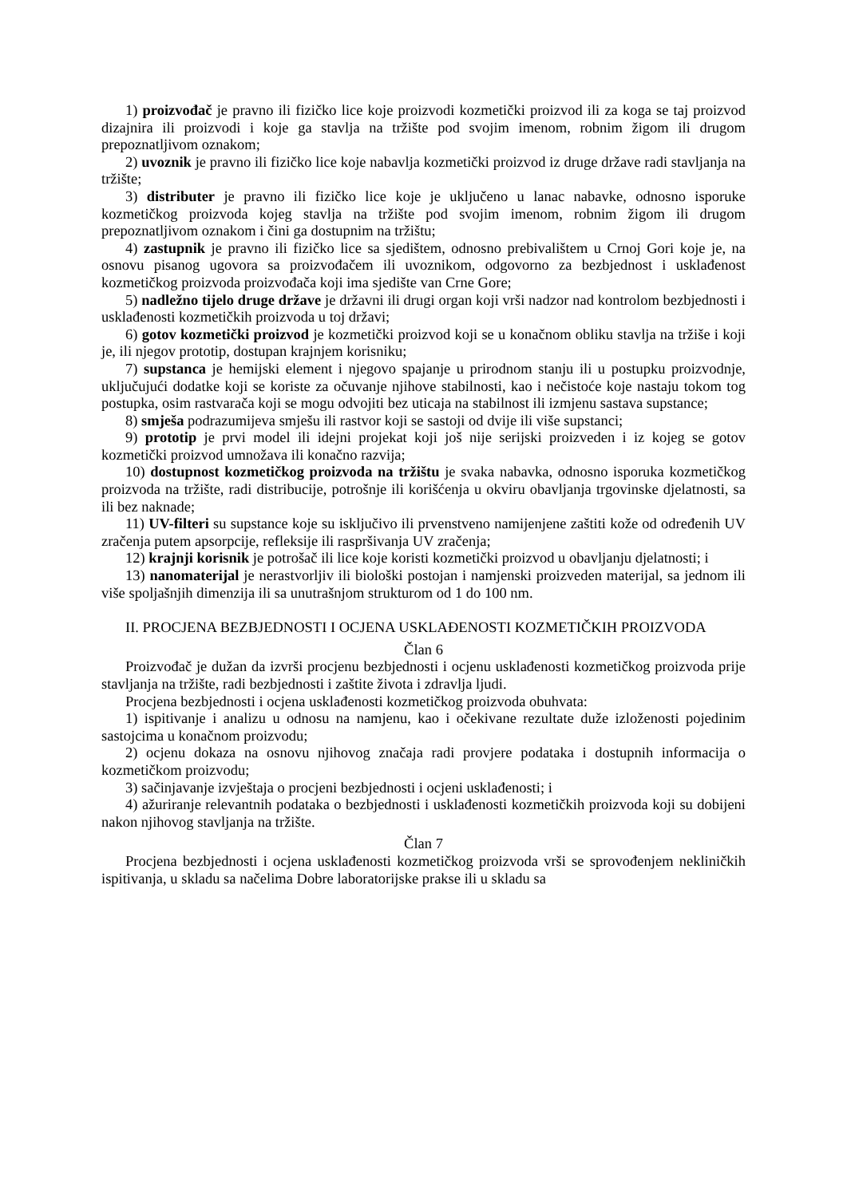1) proizvođač je pravno ili fizičko lice koje proizvodi kozmetički proizvod ili za koga se taj proizvod dizajnira ili proizvodi i koje ga stavlja na tržište pod svojim imenom, robnim žigom ili drugom prepoznatljivom oznakom;
2) uvoznik je pravno ili fizičko lice koje nabavlja kozmetički proizvod iz druge države radi stavljanja na tržište;
3) distributer je pravno ili fizičko lice koje je uključeno u lanac nabavke, odnosno isporuke kozmetičkog proizvoda kojeg stavlja na tržište pod svojim imenom, robnim žigom ili drugom prepoznatljivom oznakom i čini ga dostupnim na tržištu;
4) zastupnik je pravno ili fizičko lice sa sjedištem, odnosno prebivalištem u Crnoj Gori koje je, na osnovu pisanog ugovora sa proizvođačem ili uvoznikom, odgovorno za bezbjednost i usklađenost kozmetičkog proizvoda proizvođača koji ima sjedište van Crne Gore;
5) nadležno tijelo druge države je državni ili drugi organ koji vrši nadzor nad kontrolom bezbjednosti i usklađenosti kozmetičkih proizvoda u toj državi;
6) gotov kozmetički proizvod je kozmetički proizvod koji se u konačnom obliku stavlja na tržiše i koji je, ili njegov prototip, dostupan krajnjem korisniku;
7) supstanca je hemijski element i njegovo spajanje u prirodnom stanju ili u postupku proizvodnje, uključujući dodatke koji se koriste za očuvanje njihove stabilnosti, kao i nečistoće koje nastaju tokom tog postupka, osim rastvarača koji se mogu odvojiti bez uticaja na stabilnost ili izmjenu sastava supstance;
8) smješa podrazumijeva smješu ili rastvor koji se sastoji od dvije ili više supstanci;
9) prototip je prvi model ili idejni projekat koji još nije serijski proizveden i iz kojeg se gotov kozmetički proizvod umnožava ili konačno razvija;
10) dostupnost kozmetičkog proizvoda na tržištu je svaka nabavka, odnosno isporuka kozmetičkog proizvoda na tržište, radi distribucije, potrošnje ili korišćenja u okviru obavljanja trgovinske djelatnosti, sa ili bez naknade;
11) UV-filteri su supstance koje su isključivo ili prvenstveno namijenjene zaštiti kože od određenih UV zračenja putem apsorpcije, refleksije ili raspršivanja UV zračenja;
12) krajnji korisnik je potrošač ili lice koje koristi kozmetički proizvod u obavljanju djelatnosti; i
13) nanomaterijal je nerastvorljiv ili biološki postojan i namjenski proizveden materijal, sa jednom ili više spoljašnjih dimenzija ili sa unutrašnjom strukturom od 1 do 100 nm.
II. PROCJENA BEZBJEDNOSTI I OCJENA USKLAĐENOSTI KOZMETIČKIH PROIZVODA
Član 6
Proizvođač je dužan da izvrši procjenu bezbjednosti i ocjenu usklađenosti kozmetičkog proizvoda prije stavljanja na tržište, radi bezbjednosti i zaštite života i zdravlja ljudi.
Procjena bezbjednosti i ocjena usklađenosti kozmetičkog proizvoda obuhvata:
1) ispitivanje i analizu u odnosu na namjenu, kao i očekivane rezultate duže izloženosti pojedinim sastojcima u konačnom proizvodu;
2) ocjenu dokaza na osnovu njihovog značaja radi provjere podataka i dostupnih informacija o kozmetičkom proizvodu;
3) sačinjavanje izvještaja o procjeni bezbjednosti i ocjeni usklađenosti; i
4) ažuriranje relevantnih podataka o bezbjednosti i usklađenosti kozmetičkih proizvoda koji su dobijeni nakon njihovog stavljanja na tržište.
Član 7
Procjena bezbjednosti i ocjena usklađenosti kozmetičkog proizvoda vrši se sprovođenjem nekliničkih ispitivanja, u skladu sa načelima Dobre laboratorijske prakse ili u skladu sa